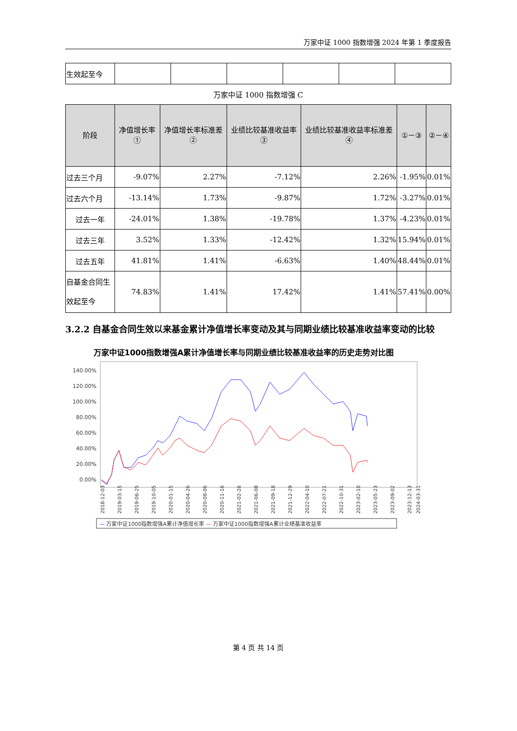万家中证 1000 指数增强 2024 年第 1 季度报告
| 生效起至今 | | | | | | |
万家中证 1000 指数增强 C
| 阶段 | 净值增长率① | 净值增长率标准差② | 业绩比较基准收益率③ | 业绩比较基准收益率标准差④ | ①－③ | ②－④ |
| --- | --- | --- | --- | --- | --- | --- |
| 过去三个月 | -9.07% | 2.27% | -7.12% | 2.26% | -1.95% | 0.01% |
| 过去六个月 | -13.14% | 1.73% | -9.87% | 1.72% | -3.27% | 0.01% |
| 过去一年 | -24.01% | 1.38% | -19.78% | 1.37% | -4.23% | 0.01% |
| 过去三年 | 3.52% | 1.33% | -12.42% | 1.32% | 15.94% | 0.01% |
| 过去五年 | 41.81% | 1.41% | -6.63% | 1.40% | 48.44% | 0.01% |
| 自基金合同生效起至今 | 74.83% | 1.41% | 17.42% | 1.41% | 57.41% | 0.00% |
3.2.2 自基金合同生效以来基金累计净值增长率变动及其与同期业绩比较基准收益率变动的比较
万家中证1000指数增强A累计净值增长率与同期业绩比较基准收益率的历史走势对比图
140.00%
120.00%
100.00%
80.00%
60.00%
40.00%
20.00%
0.00%
2018-12-03
2019-03-15
2019-06-25
2019-10-05
2020-01-15
2020-04-26
2020-08-06
2020-11-16
2021-02-26
2021-06-08
2021-09-18
2021-12-29
2022-04-10
2022-07-21
2022-10-31
2023-02-10
2023-05-23
2023-09-02
2023-12-13
2024-03-31
— 万家中证1000指数增强A累计净值增长率 — 万家中证1000指数增强A累计业绩基准收益率
第 4 页 共 14 页